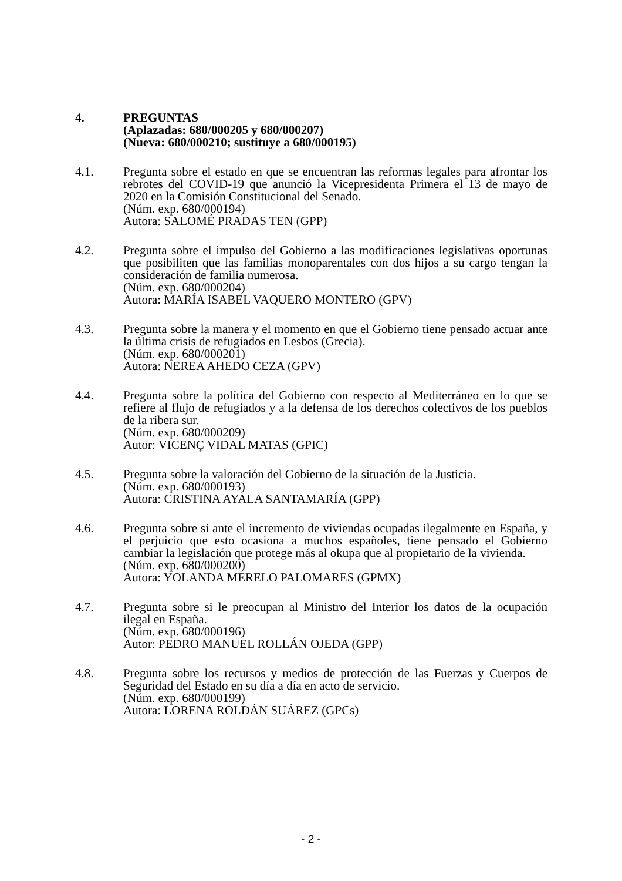4. PREGUNTAS
(Aplazadas: 680/000205 y 680/000207)
(Nueva: 680/000210; sustituye a 680/000195)
4.1. Pregunta sobre el estado en que se encuentran las reformas legales para afrontar los rebrotes del COVID-19 que anunció la Vicepresidenta Primera el 13 de mayo de 2020 en la Comisión Constitucional del Senado.
(Núm. exp. 680/000194)
Autora: SALOMÉ PRADAS TEN (GPP)
4.2. Pregunta sobre el impulso del Gobierno a las modificaciones legislativas oportunas que posibiliten que las familias monoparentales con dos hijos a su cargo tengan la consideración de familia numerosa.
(Núm. exp. 680/000204)
Autora: MARÍA ISABEL VAQUERO MONTERO (GPV)
4.3. Pregunta sobre la manera y el momento en que el Gobierno tiene pensado actuar ante la última crisis de refugiados en Lesbos (Grecia).
(Núm. exp. 680/000201)
Autora: NEREA AHEDO CEZA (GPV)
4.4. Pregunta sobre la política del Gobierno con respecto al Mediterráneo en lo que se refiere al flujo de refugiados y a la defensa de los derechos colectivos de los pueblos de la ribera sur.
(Núm. exp. 680/000209)
Autor: VICENÇ VIDAL MATAS (GPIC)
4.5. Pregunta sobre la valoración del Gobierno de la situación de la Justicia.
(Núm. exp. 680/000193)
Autora: CRISTINA AYALA SANTAMARÍA (GPP)
4.6. Pregunta sobre si ante el incremento de viviendas ocupadas ilegalmente en España, y el perjuicio que esto ocasiona a muchos españoles, tiene pensado el Gobierno cambiar la legislación que protege más al okupa que al propietario de la vivienda.
(Núm. exp. 680/000200)
Autora: YOLANDA MERELO PALOMARES (GPMX)
4.7. Pregunta sobre si le preocupan al Ministro del Interior los datos de la ocupación ilegal en España.
(Núm. exp. 680/000196)
Autor: PEDRO MANUEL ROLLÁN OJEDA (GPP)
4.8. Pregunta sobre los recursos y medios de protección de las Fuerzas y Cuerpos de Seguridad del Estado en su día a día en acto de servicio.
(Núm. exp. 680/000199)
Autora: LORENA ROLDÁN SUÁREZ (GPCs)
- 2 -